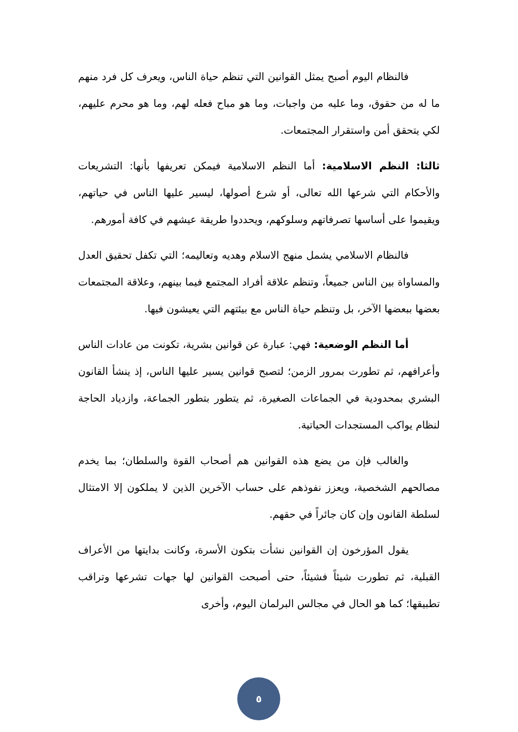فالنظام اليوم أصبح يمثل القوانين التي تنظم حياة الناس، ويعرف كل فرد منهم ما له من حقوق، وما عليه من واجبات، وما هو مباح فعله لهم، وما هو محرم عليهم، لكي يتحقق أمن واستقرار المجتمعات.
ثالثا: النظم الاسلامية: أما النظم الاسلامية فيمكن تعريفها بأنها: التشريعات والأحكام التي شرعها الله تعالى، أو شرع أصولها، ليسير عليها الناس في حياتهم، ويقيموا على أساسها تصرفاتهم وسلوكهم، ويحددوا طريقة عيشهم في كافة أمورهم.
فالنظام الاسلامي يشمل منهج الاسلام وهديه وتعاليمه؛ التي تكفل تحقيق العدل والمساواة بين الناس جميعاً، وتنظم علاقة أفراد المجتمع فيما بينهم، وعلاقة المجتمعات بعضها ببعضها الآخر، بل وتنظم حياة الناس مع بيئتهم التي يعيشون فيها.
أما النظم الوضعية: فهي: عبارة عن قوانين بشرية، تكونت من عادات الناس وأعرافهم، ثم تطورت بمرور الزمن؛ لتصبح قوانين يسير عليها الناس، إذ ينشأ القانون البشري بمحدودية في الجماعات الصغيرة، ثم يتطور بتطور الجماعة، وازدياد الحاجة لنظام يواكب المستجدات الحياتية.
والغالب فإن من يضع هذه القوانين هم أصحاب القوة والسلطان؛ بما يخدم مصالحهم الشخصية، ويعزز نفوذهم على حساب الآخرين الذين لا يملكون إلا الامتثال لسلطة القانون وإن كان جائراً في حقهم.
يقول المؤرخون إن القوانين نشأت بتكون الأسرة، وكانت بدايتها من الأعراف القبلية، ثم تطورت شيئاً فشيئاً، حتى أصبحت القوانين لها جهات تشرعها وتراقب تطبيقها؛ كما هو الحال في مجالس البرلمان اليوم، وأخرى
٥